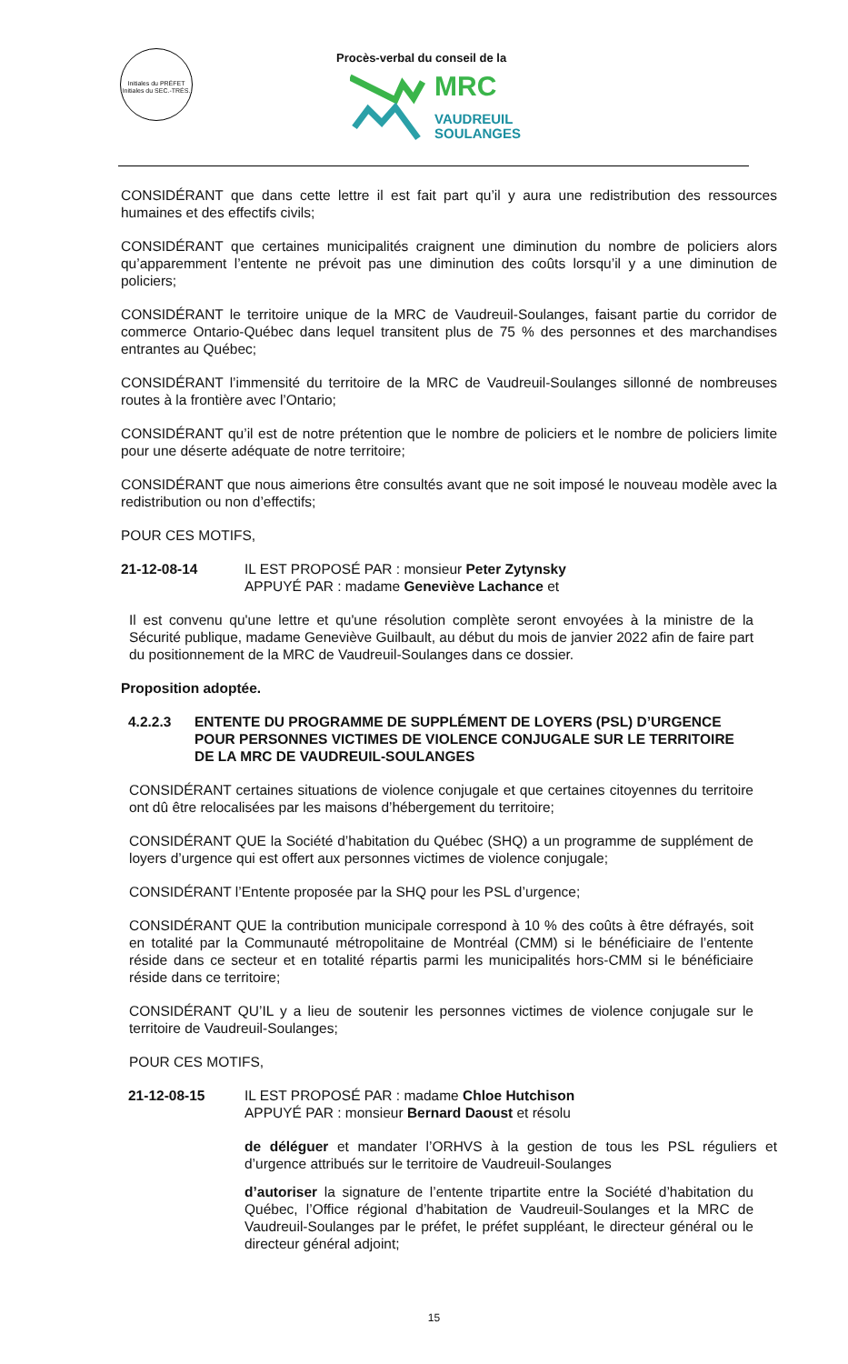Initiales du PRÉFET
Initiales du SEC.-TRÉS.
Procès-verbal du conseil de la
MRC
VAUDREUIL
SOULANGES
CONSIDÉRANT que dans cette lettre il est fait part qu’il y aura une redistribution des ressources humaines et des effectifs civils;
CONSIDÉRANT que certaines municipalités craignent une diminution du nombre de policiers alors qu’apparemment l’entente ne prévoit pas une diminution des coûts lorsqu’il y a une diminution de policiers;
CONSIDÉRANT le territoire unique de la MRC de Vaudreuil-Soulanges, faisant partie du corridor de commerce Ontario-Québec dans lequel transitent plus de 75 % des personnes et des marchandises entrantes au Québec;
CONSIDÉRANT l’immensité du territoire de la MRC de Vaudreuil-Soulanges sillonné de nombreuses routes à la frontière avec l’Ontario;
CONSIDÉRANT qu’il est de notre prétention que le nombre de policiers et le nombre de policiers limite pour une déserte adéquate de notre territoire;
CONSIDÉRANT que nous aimerions être consultés avant que ne soit imposé le nouveau modèle avec la redistribution ou non d’effectifs;
POUR CES MOTIFS,
21-12-08-14 IL EST PROPOSÉ PAR : monsieur Peter Zytynsky
APPUYÉ PAR : madame Geneviève Lachance et
Il est convenu qu'une lettre et qu'une résolution complète seront envoyées à la ministre de la Sécurité publique, madame Geneviève Guilbault, au début du mois de janvier 2022 afin de faire part du positionnement de la MRC de Vaudreuil-Soulanges dans ce dossier.
Proposition adoptée.
4.2.2.3 ENTENTE DU PROGRAMME DE SUPPLÉMENT DE LOYERS (PSL) D’URGENCE POUR PERSONNES VICTIMES DE VIOLENCE CONJUGALE SUR LE TERRITOIRE DE LA MRC DE VAUDREUIL-SOULANGES
CONSIDÉRANT certaines situations de violence conjugale et que certaines citoyennes du territoire ont dû être relocalisées par les maisons d’hébergement du territoire;
CONSIDÉRANT QUE la Société d’habitation du Québec (SHQ) a un programme de supplément de loyers d’urgence qui est offert aux personnes victimes de violence conjugale;
CONSIDÉRANT l’Entente proposée par la SHQ pour les PSL d’urgence;
CONSIDÉRANT QUE la contribution municipale correspond à 10 % des coûts à être défrayés, soit en totalité par la Communauté métropolitaine de Montréal (CMM) si le bénéficiaire de l’entente réside dans ce secteur et en totalité répartis parmi les municipalités hors-CMM si le bénéficiaire réside dans ce territoire;
CONSIDÉRANT QU’IL y a lieu de soutenir les personnes victimes de violence conjugale sur le territoire de Vaudreuil-Soulanges;
POUR CES MOTIFS,
21-12-08-15 IL EST PROPOSÉ PAR : madame Chloe Hutchison
APPUYÉ PAR : monsieur Bernard Daoust et résolu
de déléguer et mandater l’ORHVS à la gestion de tous les PSL réguliers et d’urgence attribués sur le territoire de Vaudreuil-Soulanges
d’autoriser la signature de l’entente tripartite entre la Société d’habitation du Québec, l’Office régional d’habitation de Vaudreuil-Soulanges et la MRC de Vaudreuil-Soulanges par le préfet, le préfet suppléant, le directeur général ou le directeur général adjoint;
15